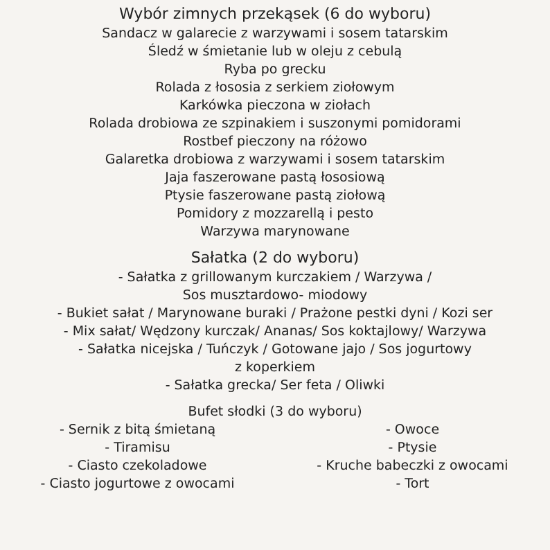Wybór zimnych przekąsek (6 do wyboru)
Sandacz w galarecie z warzywami i sosem tatarskim
Śledź w śmietanie lub w oleju z cebulą
Ryba po grecku
Rolada z łososia z serkiem ziołowym
Karkówka pieczona w ziołach
Rolada drobiowa ze szpinakiem i suszonymi pomidorami
Rostbef pieczony na różowo
Galaretka drobiowa z warzywami i sosem tatarskim
Jaja faszerowane pastą łososiową
Ptysie faszerowane pastą ziołową
Pomidory z mozzarellą i pesto
Warzywa marynowane
Sałatka (2 do wyboru)
- Sałatka z grillowanym kurczakiem / Warzywa /
Sos musztardowo- miodowy
- Bukiet sałat / Marynowane buraki / Prażone pestki dyni / Kozi ser
- Mix sałat/ Wędzony kurczak/ Ananas/ Sos koktajlowy/ Warzywa
- Sałatka nicejska / Tuńczyk / Gotowane jajo / Sos jogurtowy
z koperkiem
- Sałatka grecka/ Ser feta / Oliwki
Bufet słodki (3 do wyboru)
- Sernik z bitą śmietaną
- Owoce
- Tiramisu
- Ptysie
- Ciasto czekoladowe
- Kruche babeczki z owocami
- Ciasto jogurtowe z owocami
- Tort